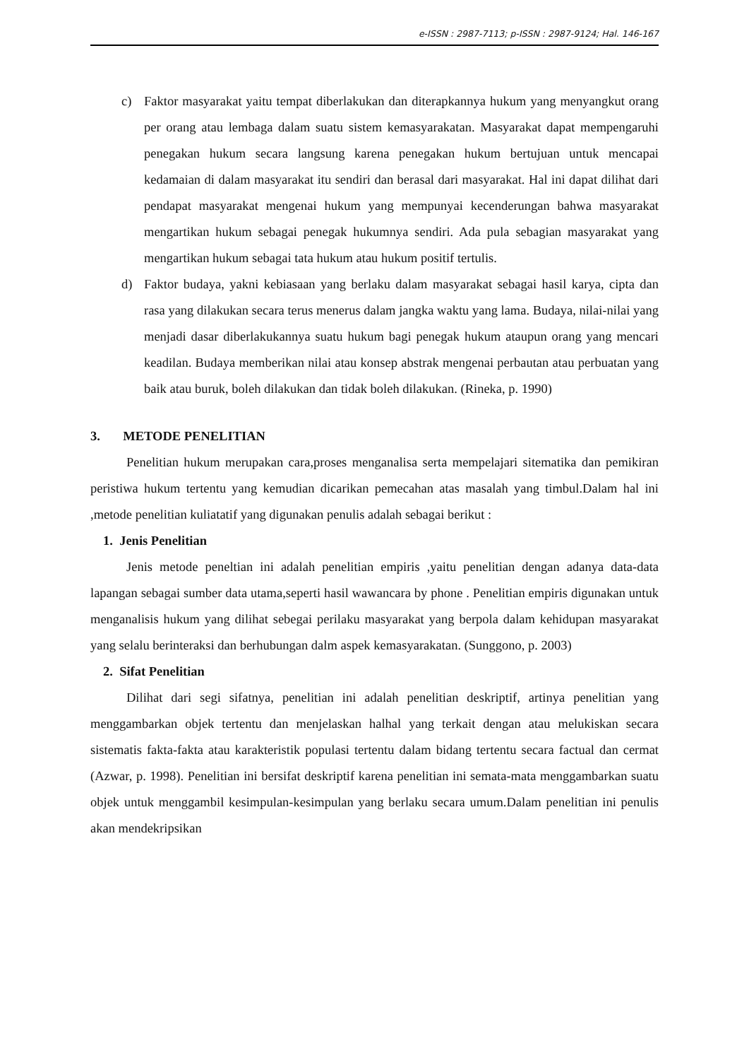e-ISSN : 2987-7113; p-ISSN : 2987-9124; Hal. 146-167
c) Faktor masyarakat yaitu tempat diberlakukan dan diterapkannya hukum yang menyangkut orang per orang atau lembaga dalam suatu sistem kemasyarakatan. Masyarakat dapat mempengaruhi penegakan hukum secara langsung karena penegakan hukum bertujuan untuk mencapai kedamaian di dalam masyarakat itu sendiri dan berasal dari masyarakat. Hal ini dapat dilihat dari pendapat masyarakat mengenai hukum yang mempunyai kecenderungan bahwa masyarakat mengartikan hukum sebagai penegak hukumnya sendiri. Ada pula sebagian masyarakat yang mengartikan hukum sebagai tata hukum atau hukum positif tertulis.
d) Faktor budaya, yakni kebiasaan yang berlaku dalam masyarakat sebagai hasil karya, cipta dan rasa yang dilakukan secara terus menerus dalam jangka waktu yang lama. Budaya, nilai-nilai yang menjadi dasar diberlakukannya suatu hukum bagi penegak hukum ataupun orang yang mencari keadilan. Budaya memberikan nilai atau konsep abstrak mengenai perbautan atau perbuatan yang baik atau buruk, boleh dilakukan dan tidak boleh dilakukan. (Rineka, p. 1990)
3. METODE PENELITIAN
Penelitian hukum merupakan cara,proses menganalisa serta mempelajari sitematika dan pemikiran peristiwa hukum tertentu yang kemudian dicarikan pemecahan atas masalah yang timbul.Dalam hal ini ,metode penelitian kuliatatif yang digunakan penulis adalah sebagai berikut :
1. Jenis Penelitian
Jenis metode peneltian ini adalah penelitian empiris ,yaitu penelitian dengan adanya data-data lapangan sebagai sumber data utama,seperti hasil wawancara by phone . Penelitian empiris digunakan untuk menganalisis hukum yang dilihat sebegai perilaku masyarakat yang berpola dalam kehidupan masyarakat yang selalu berinteraksi dan berhubungan dalm aspek kemasyarakatan. (Sunggono, p. 2003)
2. Sifat Penelitian
Dilihat dari segi sifatnya, penelitian ini adalah penelitian deskriptif, artinya penelitian yang menggambarkan objek tertentu dan menjelaskan halhal yang terkait dengan atau melukiskan secara sistematis fakta-fakta atau karakteristik populasi tertentu dalam bidang tertentu secara factual dan cermat (Azwar, p. 1998). Penelitian ini bersifat deskriptif karena penelitian ini semata-mata menggambarkan suatu objek untuk menggambil kesimpulan-kesimpulan yang berlaku secara umum.Dalam penelitian ini penulis akan mendekripsikan